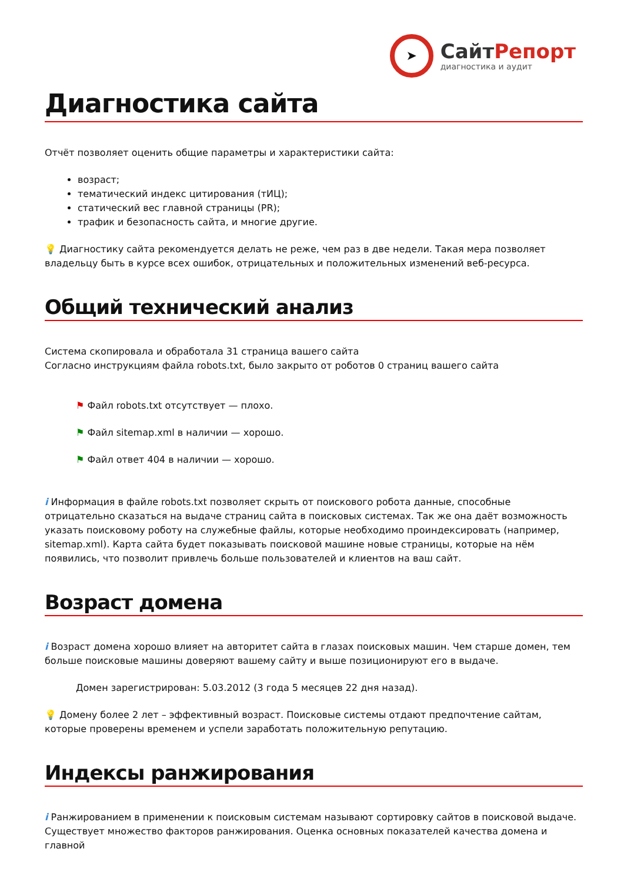➤
СайтРепорт
диагностика и аудит
Диагностика сайта
Отчёт позволяет оценить общие параметры и характеристики сайта:
возраст;
тематический индекс цитирования (тИЦ);
статический вес главной страницы (PR);
трафик и безопасность сайта, и многие другие.
💡 Диагностику сайта рекомендуется делать не реже, чем раз в две недели. Такая мера позволяет владельцу быть в курсе всех ошибок, отрицательных и положительных изменений веб-ресурса.
Общий технический анализ
Система скопировала и обработала 31 страница вашего сайта
Согласно инструкциям файла robots.txt, было закрыто от роботов 0 страниц вашего сайта
⚑ Файл robots.txt отсутствует — плохо.
⚑ Файл sitemap.xml в наличии — хорошо.
⚑ Файл ответ 404 в наличии — хорошо.
i Информация в файле robots.txt позволяет скрыть от поискового робота данные, способные отрицательно сказаться на выдаче страниц сайта в поисковых системах. Так же она даёт возможность указать поисковому роботу на служебные файлы, которые необходимо проиндексировать (например, sitemap.xml). Карта сайта будет показывать поисковой машине новые страницы, которые на нём появились, что позволит привлечь больше пользователей и клиентов на ваш сайт.
Возраст домена
i Возраст домена хорошо влияет на авторитет сайта в глазах поисковых машин. Чем старше домен, тем больше поисковые машины доверяют вашему сайту и выше позиционируют его в выдаче.
Домен зарегистрирован: 5.03.2012 (3 года 5 месяцев 22 дня назад).
💡 Домену более 2 лет – эффективный возраст. Поисковые системы отдают предпочтение сайтам, которые проверены временем и успели заработать положительную репутацию.
Индексы ранжирования
i Ранжированием в применении к поисковым системам называют сортировку сайтов в поисковой выдаче. Существует множество факторов ранжирования. Оценка основных показателей качества домена и главной